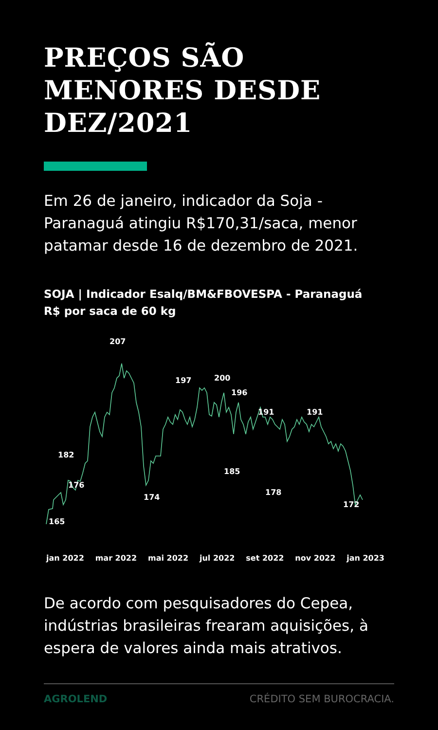PREÇOS SÃO
MENORES DESDE
DEZ/2021
Em 26 de janeiro, indicador da Soja - Paranaguá atingiu R$170,31/saca, menor patamar desde 16 de dezembro de 2021.
SOJA | Indicador Esalq/BM&FBOVESPA - Paranaguá
R$ por saca de 60 kg
207
182
185
176
197 200
196
191 191
178
174
172
165
jan 2022 mar 2022 mai 2022 jul 2022 set 2022 nov 2022 jan 2023
De acordo com pesquisadores do Cepea, indústrias brasileiras frearam aquisições, à espera de valores ainda mais atrativos.
AGROLEND CRÉDITO SEM BUROCRACIA.